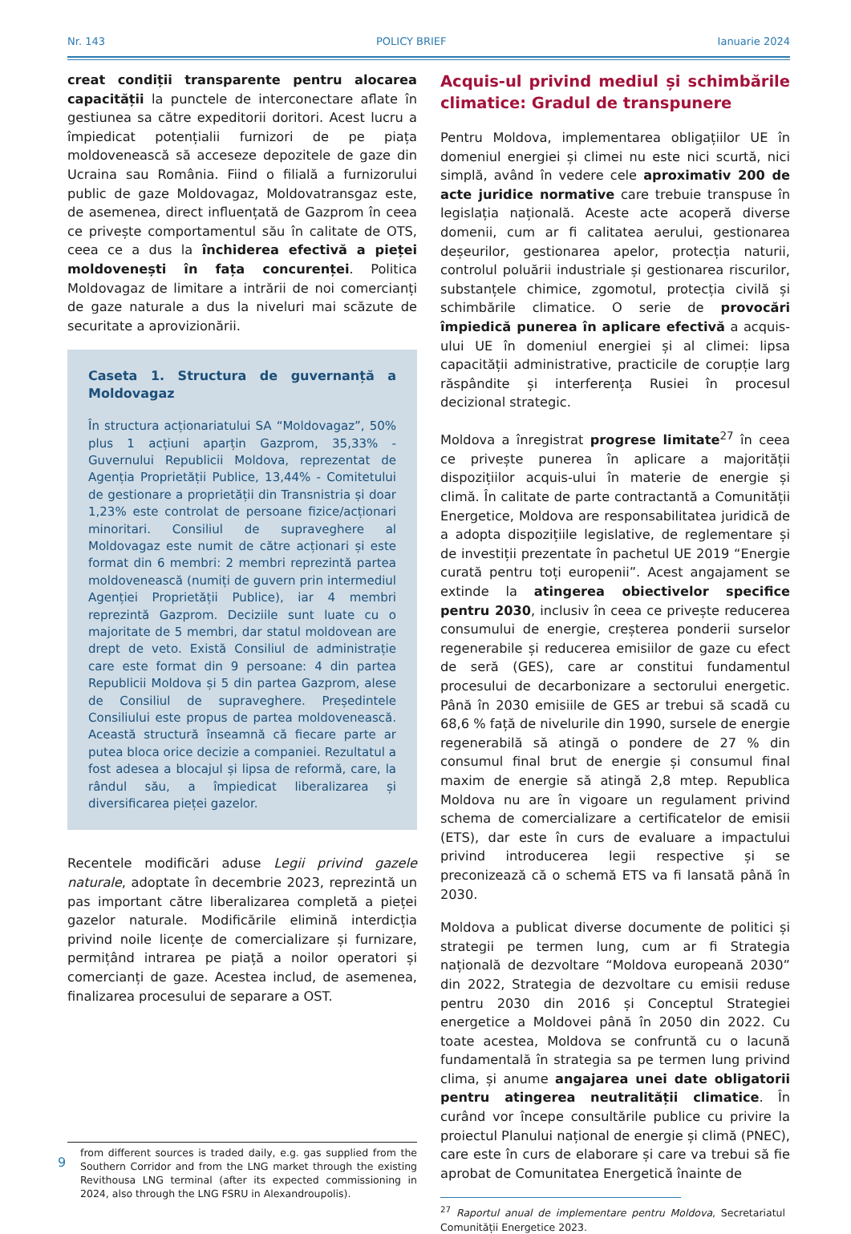Nr. 143 POLICY BRIEF Ianuarie 2024
creat condiții transparente pentru alocarea capacității la punctele de interconectare aflate în gestiunea sa către expeditorii doritori. Acest lucru a împiedicat potențialii furnizori de pe piața moldovenească să acceseze depozitele de gaze din Ucraina sau România. Fiind o filială a furnizorului public de gaze Moldovagaz, Moldovatransgaz este, de asemenea, direct influențată de Gazprom în ceea ce privește comportamentul său în calitate de OTS, ceea ce a dus la închiderea efectivă a pieței moldovenești în fața concurenței. Politica Moldovagaz de limitare a intrării de noi comercianți de gaze naturale a dus la niveluri mai scăzute de securitate a aprovizionării.
Caseta 1. Structura de guvernanță a Moldovagaz
În structura acționariatului SA “Moldovagaz”, 50% plus 1 acțiuni aparțin Gazprom, 35,33% - Guvernului Republicii Moldova, reprezentat de Agenția Proprietății Publice, 13,44% - Comitetului de gestionare a proprietății din Transnistria și doar 1,23% este controlat de persoane fizice/acționari minoritari. Consiliul de supraveghere al Moldovagaz este numit de către acționari și este format din 6 membri: 2 membri reprezintă partea moldovenească (numiți de guvern prin intermediul Agenției Proprietății Publice), iar 4 membri reprezintă Gazprom. Deciziile sunt luate cu o majoritate de 5 membri, dar statul moldovean are drept de veto. Există Consiliul de administrație care este format din 9 persoane: 4 din partea Republicii Moldova și 5 din partea Gazprom, alese de Consiliul de supraveghere. Președintele Consiliului este propus de partea moldovenească. Această structură înseamnă că fiecare parte ar putea bloca orice decizie a companiei. Rezultatul a fost adesea a blocajul și lipsa de reformă, care, la rândul său, a împiedicat liberalizarea și diversificarea pieței gazelor.
Recentele modificări aduse Legii privind gazele naturale, adoptate în decembrie 2023, reprezintă un pas important către liberalizarea completă a pieței gazelor naturale. Modificările elimină interdicția privind noile licențe de comercializare și furnizare, permițând intrarea pe piață a noilor operatori și comercianți de gaze. Acestea includ, de asemenea, finalizarea procesului de separare a OST.
from different sources is traded daily, e.g. gas supplied from the Southern Corridor and from the LNG market through the existing Revithousa LNG terminal (after its expected commissioning in 2024, also through the LNG FSRU in Alexandroupolis).
Acquis-ul privind mediul și schimbările climatice: Gradul de transpunere
Pentru Moldova, implementarea obligațiilor UE în domeniul energiei și climei nu este nici scurtă, nici simplă, având în vedere cele aproximativ 200 de acte juridice normative care trebuie transpuse în legislația națională. Aceste acte acoperă diverse domenii, cum ar fi calitatea aerului, gestionarea deșeurilor, gestionarea apelor, protecția naturii, controlul poluării industriale și gestionarea riscurilor, substanțele chimice, zgomotul, protecția civilă și schimbările climatice. O serie de provocări împiedică punerea în aplicare efectivă a acquis-ului UE în domeniul energiei și al climei: lipsa capacității administrative, practicile de corupție larg răspândite și interferența Rusiei în procesul decizional strategic.
Moldova a înregistrat progrese limitate<sup>27</sup> în ceea ce privește punerea în aplicare a majorității dispozițiilor acquis-ului în materie de energie și climă. În calitate de parte contractantă a Comunității Energetice, Moldova are responsabilitatea juridică de a adopta dispozițiile legislative, de reglementare și de investiții prezentate în pachetul UE 2019 “Energie curată pentru toți europenii”. Acest angajament se extinde la atingerea obiectivelor specifice pentru 2030, inclusiv în ceea ce privește reducerea consumului de energie, creșterea ponderii surselor regenerabile și reducerea emisiilor de gaze cu efect de seră (GES), care ar constitui fundamentul procesului de decarbonizare a sectorului energetic. Până în 2030 emisiile de GES ar trebui să scadă cu 68,6 % față de nivelurile din 1990, sursele de energie regenerabilă să atingă o pondere de 27 % din consumul final brut de energie și consumul final maxim de energie să atingă 2,8 mtep. Republica Moldova nu are în vigoare un regulament privind schema de comercializare a certificatelor de emisii (ETS), dar este în curs de evaluare a impactului privind introducerea legii respective și se preconizează că o schemă ETS va fi lansată până în 2030.
Moldova a publicat diverse documente de politici și strategii pe termen lung, cum ar fi Strategia națională de dezvoltare “Moldova europeană 2030” din 2022, Strategia de dezvoltare cu emisii reduse pentru 2030 din 2016 și Conceptul Strategiei energetice a Moldovei până în 2050 din 2022. Cu toate acestea, Moldova se confruntă cu o lacună fundamentală în strategia sa pe termen lung privind clima, și anume angajarea unei date obligatorii pentru atingerea neutralității climatice. În curând vor începe consultările publice cu privire la proiectul Planului național de energie și climă (PNEC), care este în curs de elaborare și care va trebui să fie aprobat de Comunitatea Energetică înainte de
<sup>27</sup> Raportul anual de implementare pentru Moldova, Secretariatul Comunității Energetice 2023.
9